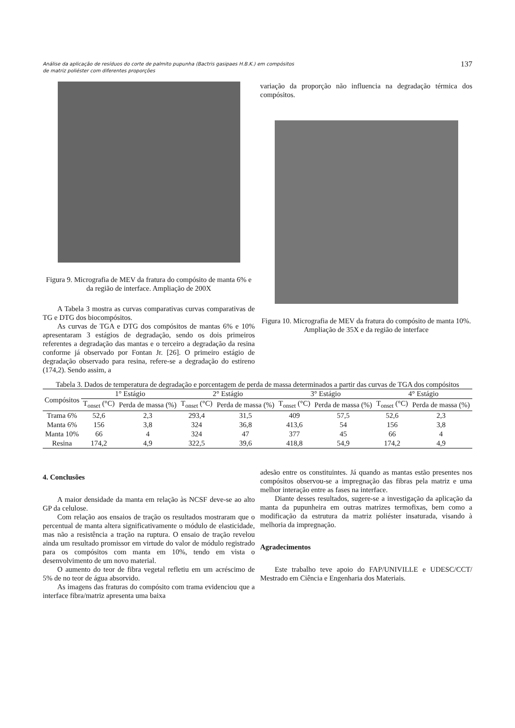Análise da aplicação de resíduos do corte de palmito pupunha (Bactris gasipaes H.B.K.) em compósitos
de matriz poliéster com diferentes proporções
137
Figura 9. Micrografia de MEV da fratura do compósito de manta 6% e da região de interface. Ampliação de 200X
A Tabela 3 mostra as curvas comparativas curvas comparativas de TG e DTG dos biocompósitos.
As curvas de TGA e DTG dos compósitos de mantas 6% e 10% apresentaram 3 estágios de degradação, sendo os dois primeiros referentes a degradação das mantas e o terceiro a degradação da resina conforme já observado por Fontan Jr. [26]. O primeiro estágio de degradação observado para resina, refere-se a degradação do estireno (174,2). Sendo assim, a
variação da proporção não influencia na degradação térmica dos compósitos.
Figura 10. Micrografia de MEV da fratura do compósito de manta 10%. Ampliação de 35X e da região de interface
Tabela 3. Dados de temperatura de degradação e porcentagem de perda de massa determinados a partir das curvas de TGA dos compósitos
| Compósitos | 1° Estágio | | 2° Estágio | | 3° Estágio | | 4° Estágio | |
| --- | --- | --- | --- | --- | --- | --- | --- | --- |
| | T<sub>onset</sub> (°C) | Perda de massa (%) | T<sub>onset</sub> (°C) | Perda de massa (%) | T<sub>onset</sub> (°C) | Perda de massa (%) | T<sub>onset</sub> (°C) | Perda de massa (%) |
| Trama 6% | 52,6 | 2,3 | 293,4 | 31,5 | 409 | 57,5 | 52,6 | 2,3 |
| Manta 6% | 156 | 3,8 | 324 | 36,8 | 413,6 | 54 | 156 | 3,8 |
| Manta 10% | 66 | 4 | 324 | 47 | 377 | 45 | 66 | 4 |
| Resina | 174,2 | 4,9 | 322,5 | 39,6 | 418,8 | 54,9 | 174,2 | 4,9 |
4. Conclusões
A maior densidade da manta em relação às NCSF deve-se ao alto GP da celulose.
Com relação aos ensaios de tração os resultados mostraram que o percentual de manta altera significativamente o módulo de elasticidade, mas não a resistência a tração na ruptura. O ensaio de tração revelou ainda um resultado promissor em virtude do valor de módulo registrado para os compósitos com manta em 10%, tendo em vista o desenvolvimento de um novo material.
O aumento do teor de fibra vegetal refletiu em um acréscimo de 5% de no teor de água absorvido.
As imagens das fraturas do compósito com trama evidenciou que a interface fibra/matriz apresenta uma baixa
adesão entre os constituintes. Já quando as mantas estão presentes nos compósitos observou-se a impregnação das fibras pela matriz e uma melhor interação entre as fases na interface.
Diante desses resultados, sugere-se a investigação da aplicação da manta da pupunheira em outras matrizes termofixas, bem como a modificação da estrutura da matriz poliéster insaturada, visando à melhoria da impregnação.
Agradecimentos
Este trabalho teve apoio do FAP/UNIVILLE e UDESC/CCT/ Mestrado em Ciência e Engenharia dos Materiais.